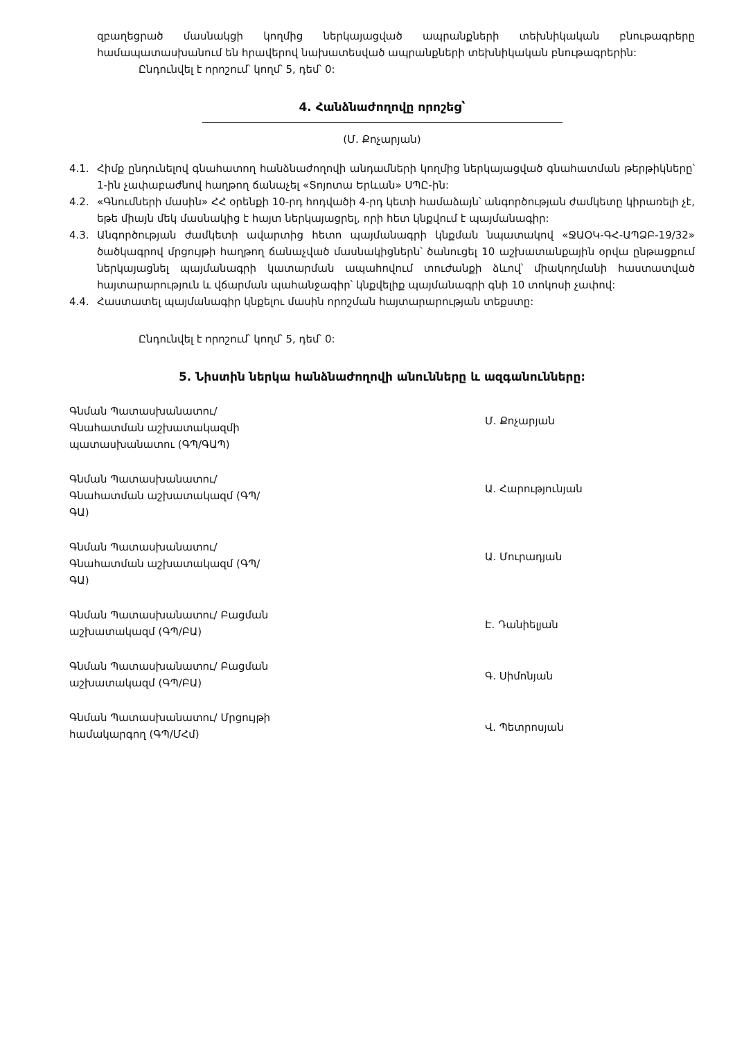զբաղեցրած մասնակցի կողմից ներկայացված ապրանքների տեխնիկական բնութագրերը համապատասխանում են հրավերով նախատեսված ապրանքների տեխնիկական բնութագրերին:
Ընդունվել է որոշում՝ կողմ՝ 5, դեմ՝ 0:
4. Հանձնաժողովը որոշեց՝
(Մ. Քոչարյան)
4.1. Հիմք ընդունելով գնահատող հանձնաժողովի անդամների կողմից ներկայացված գնահատման թերթիկները՝ 1-ին չափաբաժնով հաղթող ճանաչել «Տոյոտա Երևան» ՍՊԸ-ին:
4.2. «Գնումների մասին» ՀՀ օրենքի 10-րդ հոդվածի 4-րդ կետի համաձայն՝ անգործության ժամկետը կիրառելի չէ, եթե միայն մեկ մասնակից է հայտ ներկայացրել, որի հետ կնքվում է պայմանագիր:
4.3. Անգործության ժամկետի ավարտից հետո պայմանագրի կնքման նպատակով «ՋԱՕԿ-ԳՀ-ԱՊՁԲ-19/32» ծածկագրով մրցույթի հաղթող ճանաչված մասնակիցներն՝ ծանուցել 10 աշխատանքային օրվա ընթացքում ներկայացնել պայմանագրի կատարման ապահովում տուժանքի ձևով՝ միակողմանի հաստատված հայտարարություն և վճարման պահանջագիր՝ կնքվելիք պայմանագրի գնի 10 տոկոսի չափով:
4.4. Հաստատել պայմանագիր կնքելու մասին որոշման հայտարարության տեքստը:
Ընդունվել է որոշում՝ կողմ՝ 5, դեմ՝ 0:
5. Նիստին ներկա հանձնաժողովի անունները և ազգանունները:
Գնման Պատասխանատու/ Գնահատման աշխատակազմի պատասխանատու (ԳՊ/ԳԱՊ)
Մ. Քոչարյան
Գնման Պատասխանատու/ Գնահատման աշխատակազմ (ԳՊ/ԳԱ)
Ա. Հարությունյան
Գնման Պատասխանատու/ Գնահատման աշխատակազմ (ԳՊ/ԳԱ)
Ա. Մուրադյան
Գնման Պատասխանատու/ Բացման աշխատակազմ (ԳՊ/ԲԱ)
Է. Դանիելյան
Գնման Պատասխանատու/ Բացման աշխատակազմ (ԳՊ/ԲԱ)
Գ. Սիմոնյան
Գնման Պատասխանատու/ Մրցույթի համակարգող (ԳՊ/ՄՀմ)
Վ. Պետրոսյան